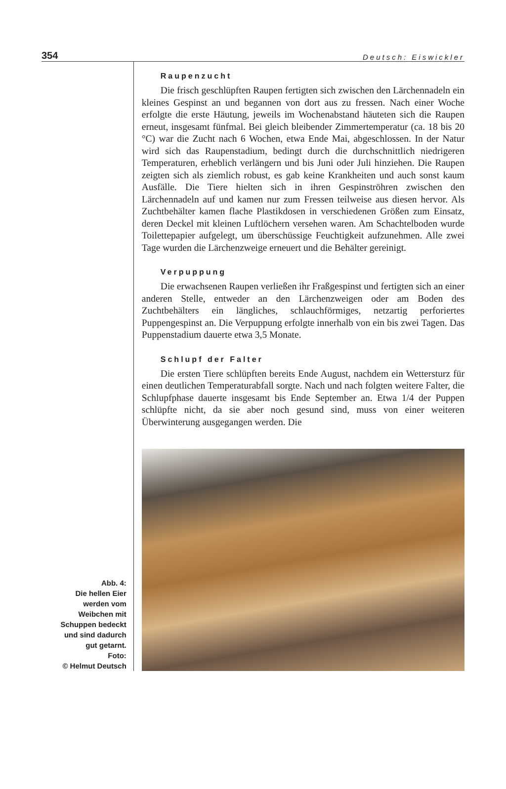354 Deutsch: Eiswickler
Abb. 4:
Die hellen Eier
werden vom
Weibchen mit
Schuppen bedeckt
und sind dadurch
gut getarnt.
Foto:
© Helmut Deutsch
Raupenzucht
Die frisch geschlüpften Raupen fertigten sich zwischen den Lärchennadeln ein kleines Gespinst an und begannen von dort aus zu fressen. Nach einer Woche erfolgte die erste Häutung, jeweils im Wochenabstand häuteten sich die Raupen erneut, insgesamt fünfmal. Bei gleich bleibender Zimmertemperatur (ca. 18 bis 20 °C) war die Zucht nach 6 Wochen, etwa Ende Mai, abgeschlossen. In der Natur wird sich das Raupenstadium, bedingt durch die durchschnittlich niedrigeren Temperaturen, erheblich verlängern und bis Juni oder Juli hinziehen. Die Raupen zeigten sich als ziemlich robust, es gab keine Krankheiten und auch sonst kaum Ausfälle. Die Tiere hielten sich in ihren Gespinströhren zwischen den Lärchennadeln auf und kamen nur zum Fressen teilweise aus diesen hervor. Als Zuchtbehälter kamen flache Plastikdosen in verschiedenen Größen zum Einsatz, deren Deckel mit kleinen Luftlöchern versehen waren. Am Schachtelboden wurde Toilettepapier aufgelegt, um überschüssige Feuchtigkeit aufzunehmen. Alle zwei Tage wurden die Lärchenzweige erneuert und die Behälter gereinigt.
Verpuppung
Die erwachsenen Raupen verließen ihr Fraßgespinst und fertigten sich an einer anderen Stelle, entweder an den Lärchenzweigen oder am Boden des Zuchtbehälters ein längliches, schlauchförmiges, netzartig perforiertes Puppengespinst an. Die Verpuppung erfolgte innerhalb von ein bis zwei Tagen. Das Puppenstadium dauerte etwa 3,5 Monate.
Schlupf der Falter
Die ersten Tiere schlüpften bereits Ende August, nachdem ein Wettersturz für einen deutlichen Temperaturabfall sorgte. Nach und nach folgten weitere Falter, die Schlupfphase dauerte insgesamt bis Ende September an. Etwa 1/4 der Puppen schlüpfte nicht, da sie aber noch gesund sind, muss von einer weiteren Überwinterung ausgegangen werden. Die